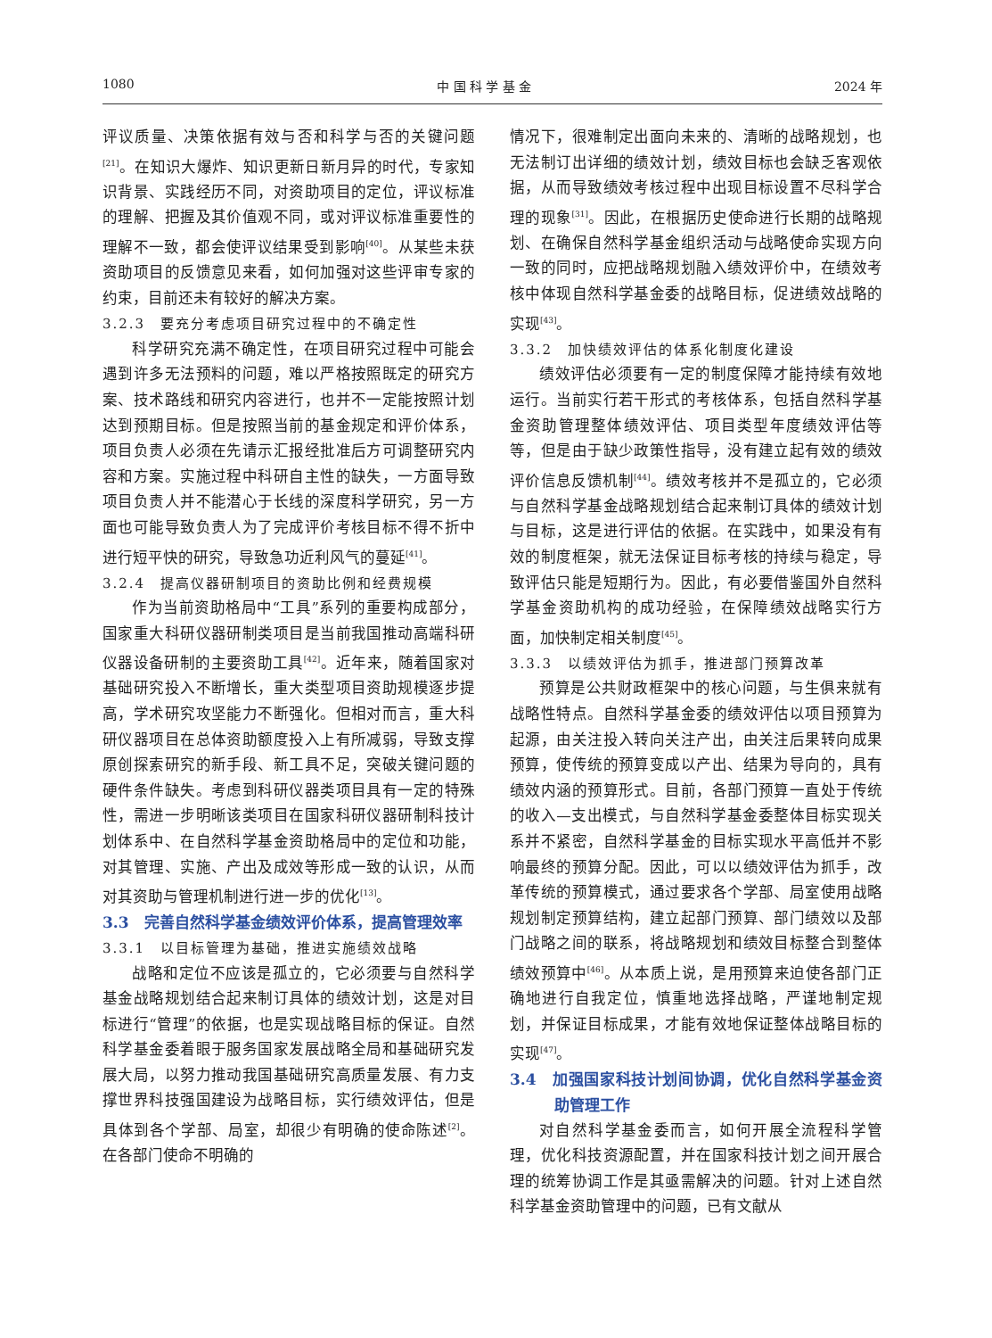1080 中 国 科 学 基 金 2024 年
评议质量、决策依据有效与否和科学与否的关键问题<sup>[21]</sup>。在知识大爆炸、知识更新日新月异的时代，专家知识背景、实践经历不同，对资助项目的定位，评议标准的理解、把握及其价值观不同，或对评议标准重要性的理解不一致，都会使评议结果受到影响<sup>[40]</sup>。从某些未获资助项目的反馈意见来看，如何加强对这些评审专家的约束，目前还未有较好的解决方案。
3.2.3　要充分考虑项目研究过程中的不确定性
科学研究充满不确定性，在项目研究过程中可能会遇到许多无法预料的问题，难以严格按照既定的研究方案、技术路线和研究内容进行，也并不一定能按照计划达到预期目标。但是按照当前的基金规定和评价体系，项目负责人必须在先请示汇报经批准后方可调整研究内容和方案。实施过程中科研自主性的缺失，一方面导致项目负责人并不能潜心于长线的深度科学研究，另一方面也可能导致负责人为了完成评价考核目标不得不折中进行短平快的研究，导致急功近利风气的蔓延<sup>[41]</sup>。
3.2.4　提高仪器研制项目的资助比例和经费规模
作为当前资助格局中“工具”系列的重要构成部分，国家重大科研仪器研制类项目是当前我国推动高端科研仪器设备研制的主要资助工具<sup>[42]</sup>。近年来，随着国家对基础研究投入不断增长，重大类型项目资助规模逐步提高，学术研究攻坚能力不断强化。但相对而言，重大科研仪器项目在总体资助额度投入上有所减弱，导致支撑原创探索研究的新手段、新工具不足，突破关键问题的硬件条件缺失。考虑到科研仪器类项目具有一定的特殊性，需进一步明晰该类项目在国家科研仪器研制科技计划体系中、在自然科学基金资助格局中的定位和功能，对其管理、实施、产出及成效等形成一致的认识，从而对其资助与管理机制进行进一步的优化<sup>[13]</sup>。
3.3　完善自然科学基金绩效评价体系，提高管理效率
3.3.1　以目标管理为基础，推进实施绩效战略
战略和定位不应该是孤立的，它必须要与自然科学基金战略规划结合起来制订具体的绩效计划，这是对目标进行“管理”的依据，也是实现战略目标的保证。自然科学基金委着眼于服务国家发展战略全局和基础研究发展大局，以努力推动我国基础研究高质量发展、有力支撑世界科技强国建设为战略目标，实行绩效评估，但是具体到各个学部、局室，却很少有明确的使命陈述<sup>[2]</sup>。在各部门使命不明确的
情况下，很难制定出面向未来的、清晰的战略规划，也无法制订出详细的绩效计划，绩效目标也会缺乏客观依据，从而导致绩效考核过程中出现目标设置不尽科学合理的现象<sup>[31]</sup>。因此，在根据历史使命进行长期的战略规划、在确保自然科学基金组织活动与战略使命实现方向一致的同时，应把战略规划融入绩效评价中，在绩效考核中体现自然科学基金委的战略目标，促进绩效战略的实现<sup>[43]</sup>。
3.3.2　加快绩效评估的体系化制度化建设
绩效评估必须要有一定的制度保障才能持续有效地运行。当前实行若干形式的考核体系，包括自然科学基金资助管理整体绩效评估、项目类型年度绩效评估等等，但是由于缺少政策性指导，没有建立起有效的绩效评价信息反馈机制<sup>[44]</sup>。绩效考核并不是孤立的，它必须与自然科学基金战略规划结合起来制订具体的绩效计划与目标，这是进行评估的依据。在实践中，如果没有有效的制度框架，就无法保证目标考核的持续与稳定，导致评估只能是短期行为。因此，有必要借鉴国外自然科学基金资助机构的成功经验，在保障绩效战略实行方面，加快制定相关制度<sup>[45]</sup>。
3.3.3　以绩效评估为抓手，推进部门预算改革
预算是公共财政框架中的核心问题，与生俱来就有战略性特点。自然科学基金委的绩效评估以项目预算为起源，由关注投入转向关注产出，由关注后果转向成果预算，使传统的预算变成以产出、结果为导向的，具有绩效内涵的预算形式。目前，各部门预算一直处于传统的收入—支出模式，与自然科学基金委整体目标实现关系并不紧密，自然科学基金的目标实现水平高低并不影响最终的预算分配。因此，可以以绩效评估为抓手，改革传统的预算模式，通过要求各个学部、局室使用战略规划制定预算结构，建立起部门预算、部门绩效以及部门战略之间的联系，将战略规划和绩效目标整合到整体绩效预算中<sup>[46]</sup>。从本质上说，是用预算来迫使各部门正确地进行自我定位，慎重地选择战略，严谨地制定规划，并保证目标成果，才能有效地保证整体战略目标的实现<sup>[47]</sup>。
3.4　加强国家科技计划间协调，优化自然科学基金资助管理工作
对自然科学基金委而言，如何开展全流程科学管理，优化科技资源配置，并在国家科技计划之间开展合理的统筹协调工作是其亟需解决的问题。针对上述自然科学基金资助管理中的问题，已有文献从